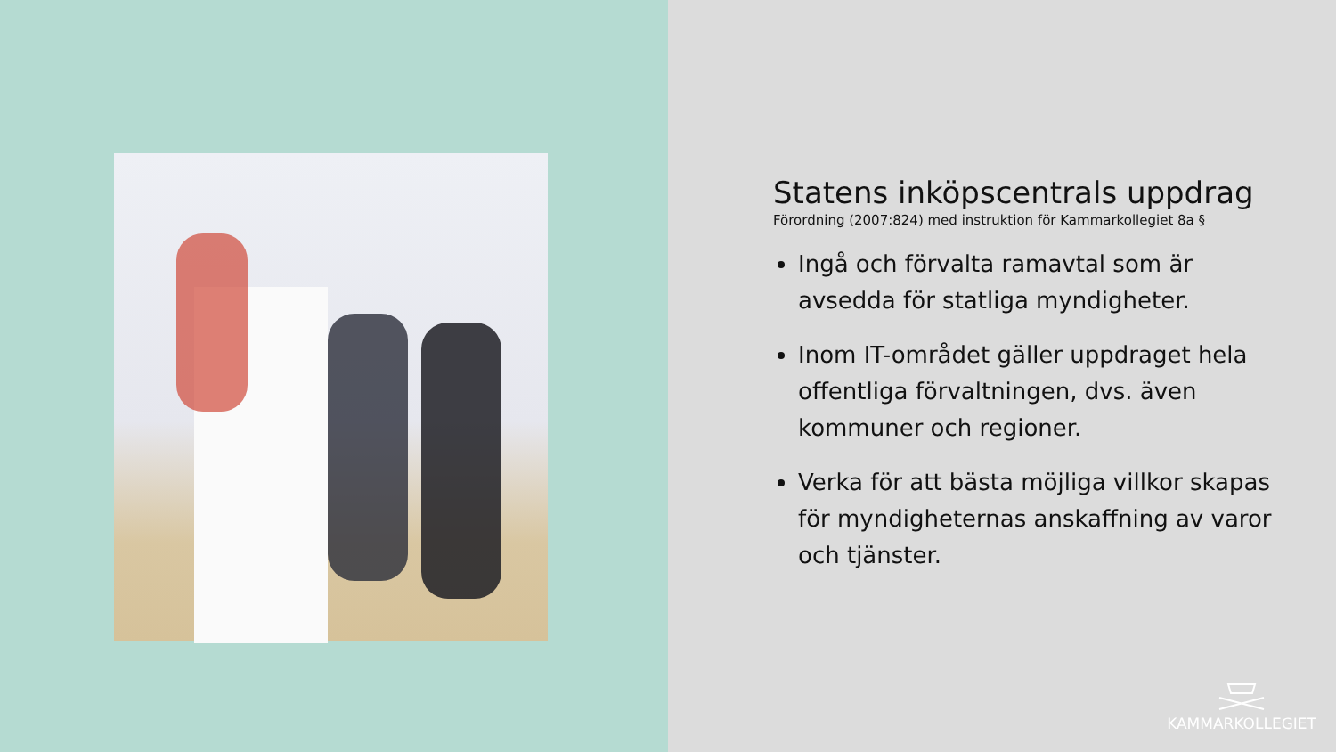Statens inköpscentrals uppdrag
Förordning (2007:824) med instruktion för Kammarkollegiet 8a §
Ingå och förvalta ramavtal som är avsedda för statliga myndigheter.
Inom IT-området gäller uppdraget hela offentliga förvaltningen, dvs. även kommuner och regioner.
Verka för att bästa möjliga villkor skapas för myndigheternas anskaffning av varor och tjänster.
KAMMARKOLLEGIET